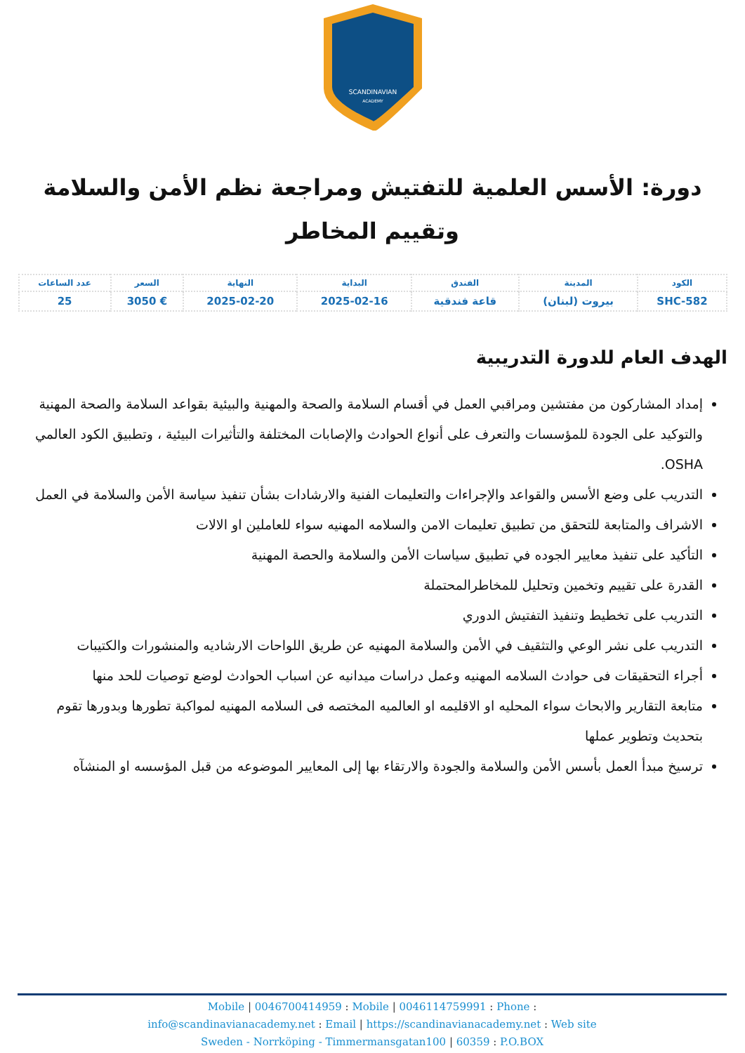SCANDINAVIAN
ACADEMY
دورة: الأسس العلمية للتفتيش ومراجعة نظم الأمن والسلامة وتقييم المخاطر
| الكود | المدينة | الفندق | البداية | النهاية | السعر | عدد الساعات |
| --- | --- | --- | --- | --- | --- | --- |
| SHC-582 | بيروت (لبنان) | قاعة فندقية | 2025-02-16 | 2025-02-20 | € 3050 | 25 |
الهدف العام للدورة التدريبية
إمداد المشاركون من مفتشين ومراقبي العمل في أقسام السلامة والصحة والمهنية والبيئية بقواعد السلامة والصحة المهنية والتوكيد على الجودة للمؤسسات والتعرف على أنواع الحوادث والإصابات المختلفة والتأثيرات البيئية ، وتطبيق الكود العالمي OSHA.
التدريب على وضع الأسس والقواعد والإجراءات والتعليمات الفنية والارشادات بشأن تنفيذ سياسة الأمن والسلامة في العمل
الاشراف والمتابعة للتحقق من تطبيق تعليمات الامن والسلامه المهنيه سواء للعاملين او الالات
التأكيد على تنفيذ معايير الجوده في تطبيق سياسات الأمن والسلامة والحصة المهنية
القدرة على تقييم وتخمين وتحليل للمخاطرالمحتملة
التدريب على تخطيط وتنفيذ التفتيش الدوري
التدريب على نشر الوعي والتثقيف في الأمن والسلامة المهنيه عن طريق اللواحات الارشاديه والمنشورات والكتيبات
أجراء التحقيقات فى حوادث السلامه المهنيه وعمل دراسات ميدانيه عن اسباب الحوادث لوضع توصيات للحد منها
متابعة التقارير والابحاث سواء المحليه او الاقليمه او العالميه المختصه فى السلامه المهنيه لمواكبة تطورها وبدورها تقوم بتحديث وتطوير عملها
ترسيخ مبدأ العمل بأسس الأمن والسلامة والجودة والارتقاء بها إلى المعايير الموضوعه من قبل المؤسسه او المنشآه
Mobile | 0046700414959 : Mobile | 0046114759991 : Phone :
info@scandinavianacademy.net : Email | https://scandinavianacademy.net : Web site
Sweden - Norrköping - Timmermansgatan100 | 60359 : P.O.BOX